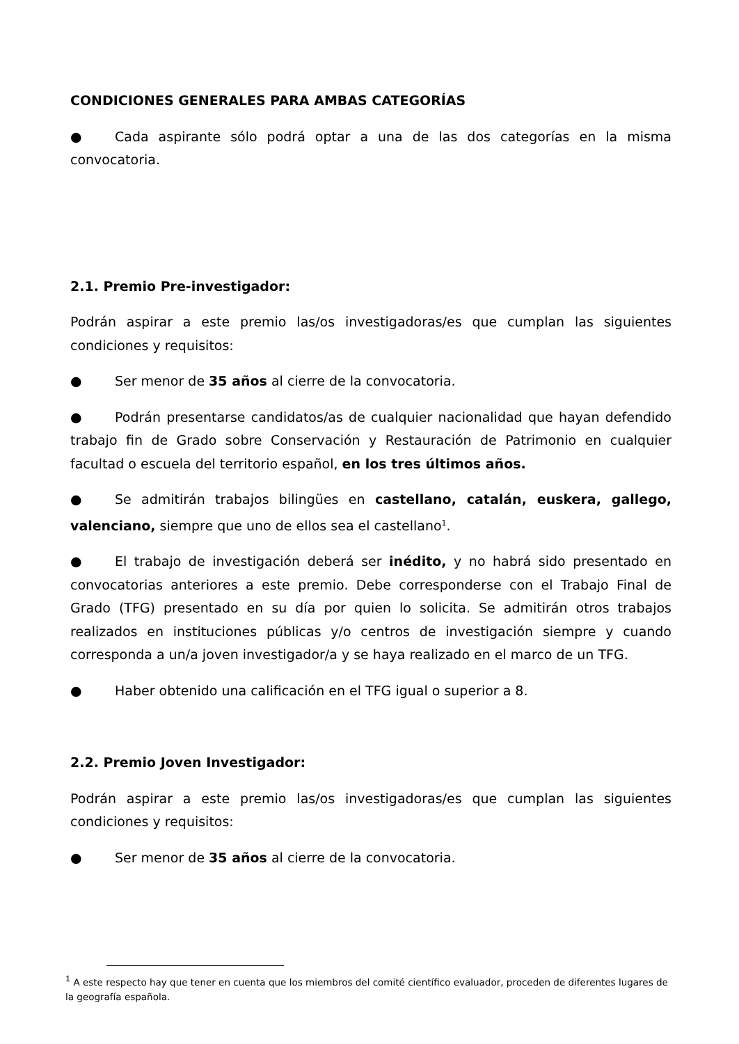CONDICIONES GENERALES PARA AMBAS CATEGORÍAS
● Cada aspirante sólo podrá optar a una de las dos categorías en la misma convocatoria.
2.1. Premio Pre-investigador:
Podrán aspirar a este premio las/os investigadoras/es que cumplan las siguientes condiciones y requisitos:
● Ser menor de 35 años al cierre de la convocatoria.
● Podrán presentarse candidatos/as de cualquier nacionalidad que hayan defendido trabajo fin de Grado sobre Conservación y Restauración de Patrimonio en cualquier facultad o escuela del territorio español, en los tres últimos años.
● Se admitirán trabajos bilingües en castellano, catalán, euskera, gallego, valenciano, siempre que uno de ellos sea el castellano<sup>1</sup>.
● El trabajo de investigación deberá ser inédito, y no habrá sido presentado en convocatorias anteriores a este premio. Debe corresponderse con el Trabajo Final de Grado (TFG) presentado en su día por quien lo solicita. Se admitirán otros trabajos realizados en instituciones públicas y/o centros de investigación siempre y cuando corresponda a un/a joven investigador/a y se haya realizado en el marco de un TFG.
● Haber obtenido una calificación en el TFG igual o superior a 8.
2.2. Premio Joven Investigador:
Podrán aspirar a este premio las/os investigadoras/es que cumplan las siguientes condiciones y requisitos:
● Ser menor de 35 años al cierre de la convocatoria.
<sup>1</sup> A este respecto hay que tener en cuenta que los miembros del comité científico evaluador, proceden de diferentes lugares de la geografía española.